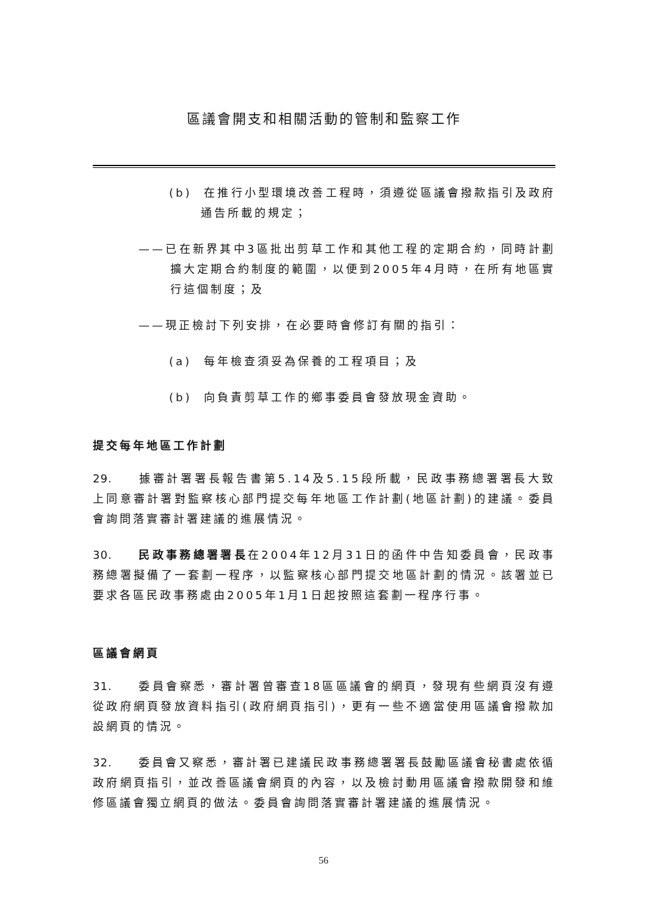區議會開支和相關活動的管制和監察工作
(b) 在推行小型環境改善工程時，須遵從區議會撥款指引及政府通告所載的規定；
——已在新界其中3區批出剪草工作和其他工程的定期合約，同時計劃擴大定期合約制度的範圍，以便到2005年4月時，在所有地區實行這個制度；及
——現正檢討下列安排，在必要時會修訂有關的指引：
(a) 每年檢查須妥為保養的工程項目；及
(b) 向負責剪草工作的鄉事委員會發放現金資助。
提交每年地區工作計劃
29. 據審計署署長報告書第5.14及5.15段所載，民政事務總署署長大致上同意審計署對監察核心部門提交每年地區工作計劃(地區計劃)的建議。委員會詢問落實審計署建議的進展情況。
30. 民政事務總署署長在2004年12月31日的函件中告知委員會，民政事務總署擬備了一套劃一程序，以監察核心部門提交地區計劃的情況。該署並已要求各區民政事務處由2005年1月1日起按照這套劃一程序行事。
區議會網頁
31. 委員會察悉，審計署曾審查18區區議會的網頁，發現有些網頁沒有遵從政府網頁發放資料指引(政府網頁指引)，更有一些不適當使用區議會撥款加設網頁的情況。
32. 委員會又察悉，審計署已建議民政事務總署署長鼓勵區議會秘書處依循政府網頁指引，並改善區議會網頁的內容，以及檢討動用區議會撥款開發和維修區議會獨立網頁的做法。委員會詢問落實審計署建議的進展情況。
56